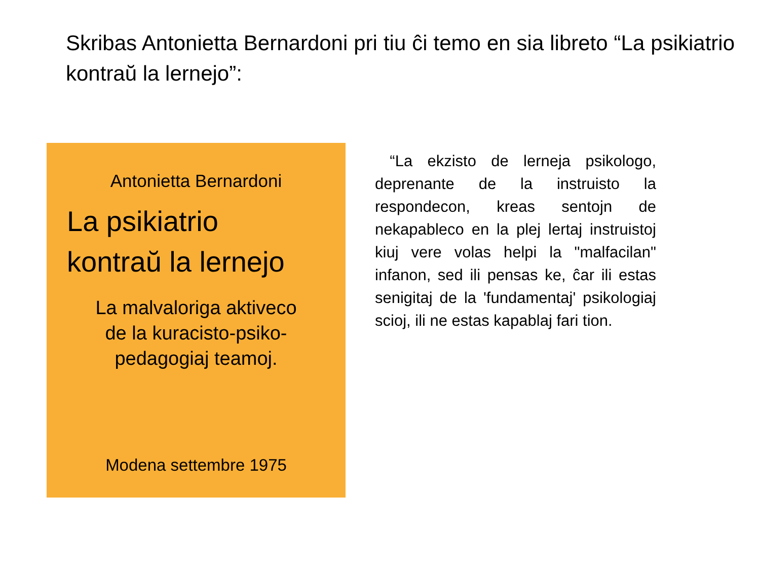Skribas Antonietta Bernardoni pri tiu ĉi temo en sia libreto “La psikiatrio kontraŭ la lernejo”:
Antonietta Bernardoni
La psikiatrio
kontraŭ la lernejo
La malvaloriga aktiveco
de la kuracisto-psiko-
pedagogiaj teamoj.
Modena settembre 1975
“La ekzisto de lerneja psikologo, deprenante de la instruisto la respondecon, kreas sentojn de nekapableco en la plej lertaj instruistoj kiuj vere volas helpi la "malfacilan" infanon, sed ili pensas ke, ĉar ili estas senigitaj de la 'fundamentaj' psikologiaj scioj, ili ne estas kapablaj fari tion.